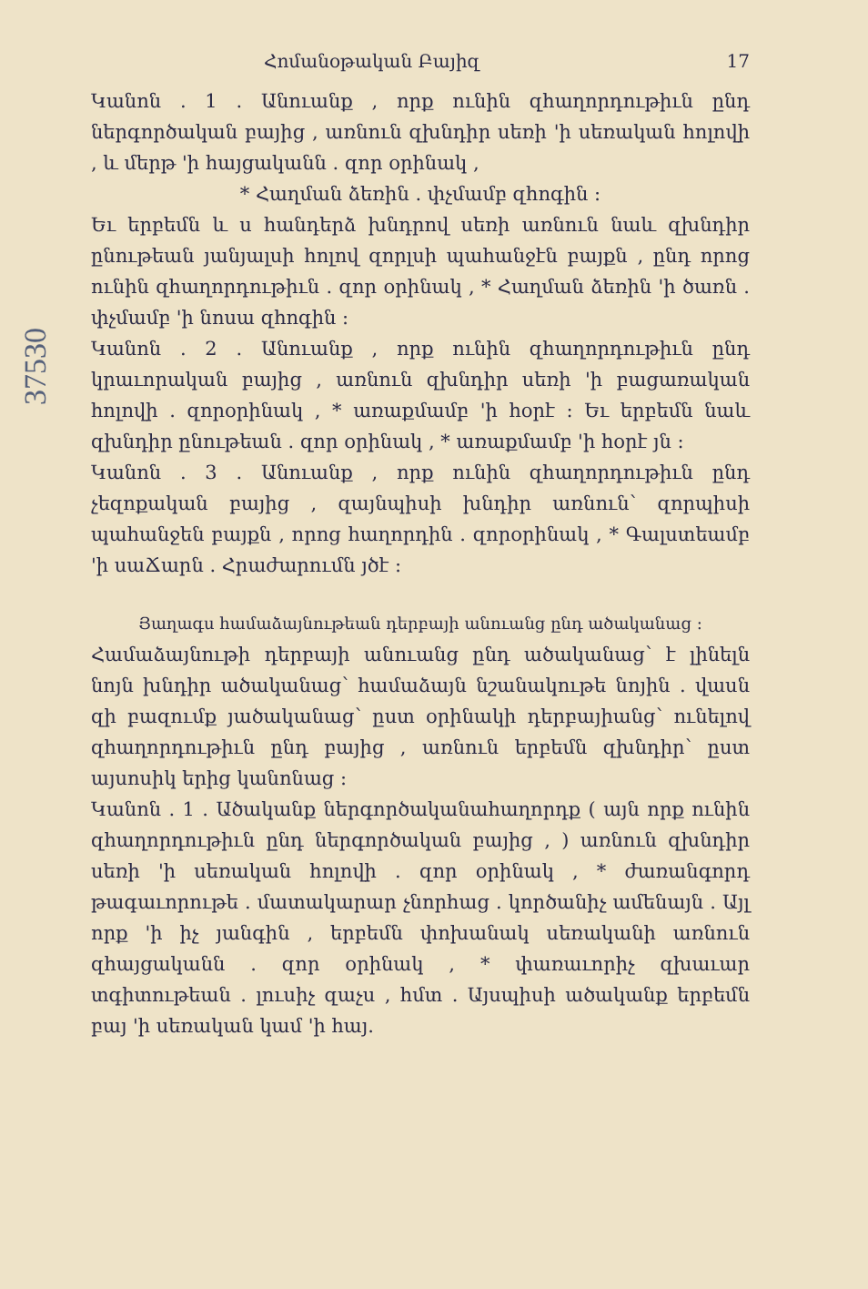Հոմանօթական Բայիզ 17
Կանոն . 1 . Անուանք , որք ունին զհաղորդութիւն ընդ ներգործական բայից , առնուն զխնդիր սեռի 'ի սեռական հոլովի , և մերթ 'ի հայցականն . զոր օրինակ ,
* Հաղման ձեռին . փչմամբ զհոգին ։
Եւ երբեմն և ս հանդերձ խնդրով սեռի առնուն նաև զխնդիր ընութեան յանյալսի հոլով զորլսի պահանջէն բայքն , ընդ որոց ունին զհաղորդութիւն . զոր օրինակ , * Հաղման ձեռին 'ի ծառն . փչմամբ 'ի նոսա զհոգին ։
Կանոն . 2 . Անուանք , որք ունին զհաղորդութիւն ընդ կրաւորական բայից , առնուն զխնդիր սեռի 'ի բացառական հոլովի . զորօրինակ , * առաքմամբ 'ի հօրէ ։ Եւ երբեմն նաև զխնդիր ընութեան . զոր օրինակ , * առաքմամբ 'ի հօրէ յն ։
Կանոն . 3 . Անուանք , որք ունին զհաղորդութիւն ընդ չեզոքական բայից , զայնպիսի խնդիր առնուն՝ զորպիսի պահանջեն բայքն , որոց հաղորդին . զորօրինակ , * Գալստեամբ 'ի սաՃարն . Հրաժարումն յծէ ։
Յաղագս համաձայնութեան դերբայի անուանց ընդ ածականաց ։
Համաձայնութի դերբայի անուանց ընդ ածականաց՝ է լինելն նոյն խնդիր ածականաց՝ համաձայն նշանակութե նոյին . վասն զի բազումք յածականաց՝ ըստ օրինակի դերբայիանց՝ ունելով զհաղորդութիւն ընդ բայից , առնուն երբեմն զխնդիր՝ ըստ այսոսիկ երից կանոնաց ։
Կանոն . 1 . Ածականք ներգործականահաղորդք ( այն որք ունին զհաղորդութիւն ընդ ներգործական բայից , ) առնուն զխնդիր սեռի 'ի սեռական հոլովի . զոր օրինակ , * ժառանգորդ թագաւորութե . մատակարար չնորհաց . կործանիչ ամենայն . Այլ որք 'ի իչ յանգին , երբեմն փոխանակ սեռականի առնուն զհայցականն . զոր օրինակ , * փառաւորիչ զխաւար տգիտութեան . լուսիչ զաչս , հմտ . Այսպիսի ածականք երբեմն բայ 'ի սեռական կամ 'ի հայ.
37530